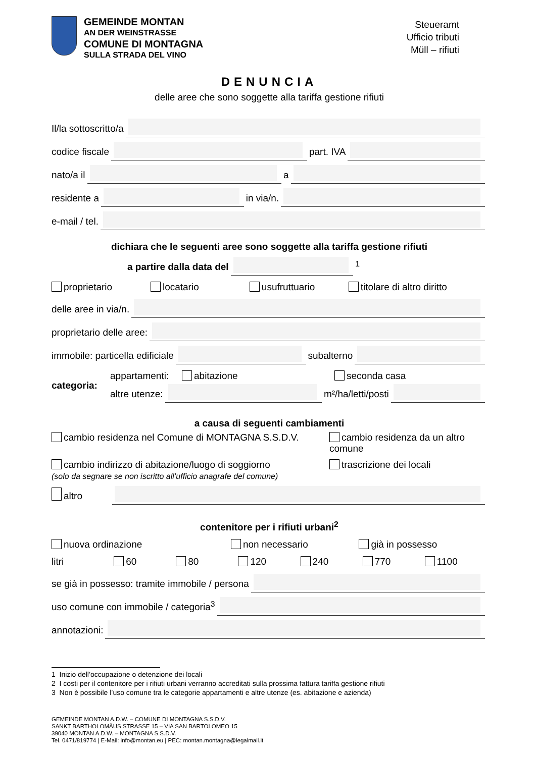GEMEINDE MONTAN
AN DER WEINSTRASSE
COMUNE DI MONTAGNA
SULLA STRADA DEL VINO
Steueramt
Ufficio tributi
Müll – rifiuti
DENUNCIA
delle aree che sono soggette alla tariffa gestione rifiuti
Il/la sottoscritto/a
codice fiscale
part. IVA
nato/a il
a
residente a
in via/n.
e-mail / tel.
dichiara che le seguenti aree sono soggette alla tariffa gestione rifiuti
a partire dalla data del
<sup>1</sup>
proprietario locatario usufruttuario titolare di altro diritto
delle aree in via/n.
proprietario delle aree:
immobile: particella edificiale
subalterno
categoria:
appartamenti: abitazione seconda casa
altre utenze:
m²/ha/letti/posti
a causa di seguenti cambiamenti
cambio residenza nel Comune di MONTAGNA S.S.D.V.
cambio residenza da un altro comune
cambio indirizzo di abitazione/luogo di soggiorno
(solo da segnare se non iscritto all’ufficio anagrafe del comune)
trascrizione dei locali
altro
contenitore per i rifiuti urbani<sup>2</sup>
nuova ordinazione non necessario già in possesso
litri 60 80 120 240 770 1100
se già in possesso: tramite immobile / persona
uso comune con immobile / categoria<sup>3</sup>
annotazioni:
1 Inizio dell’occupazione o detenzione dei locali
2 I costi per il contenitore per i rifiuti urbani verranno accreditati sulla prossima fattura tariffa gestione rifiuti
3 Non è possibile l’uso comune tra le categorie appartamenti e altre utenze (es. abitazione e azienda)
GEMEINDE MONTAN A.D.W. – COMUNE DI MONTAGNA S.S.D.V.
SANKT BARTHOLOMÄUS STRASSE 15 – VIA SAN BARTOLOMEO 15
39040 MONTAN A.D.W. – MONTAGNA S.S.D.V.
Tel. 0471/819774 | E-Mail: info@montan.eu | PEC: montan.montagna@legalmail.it